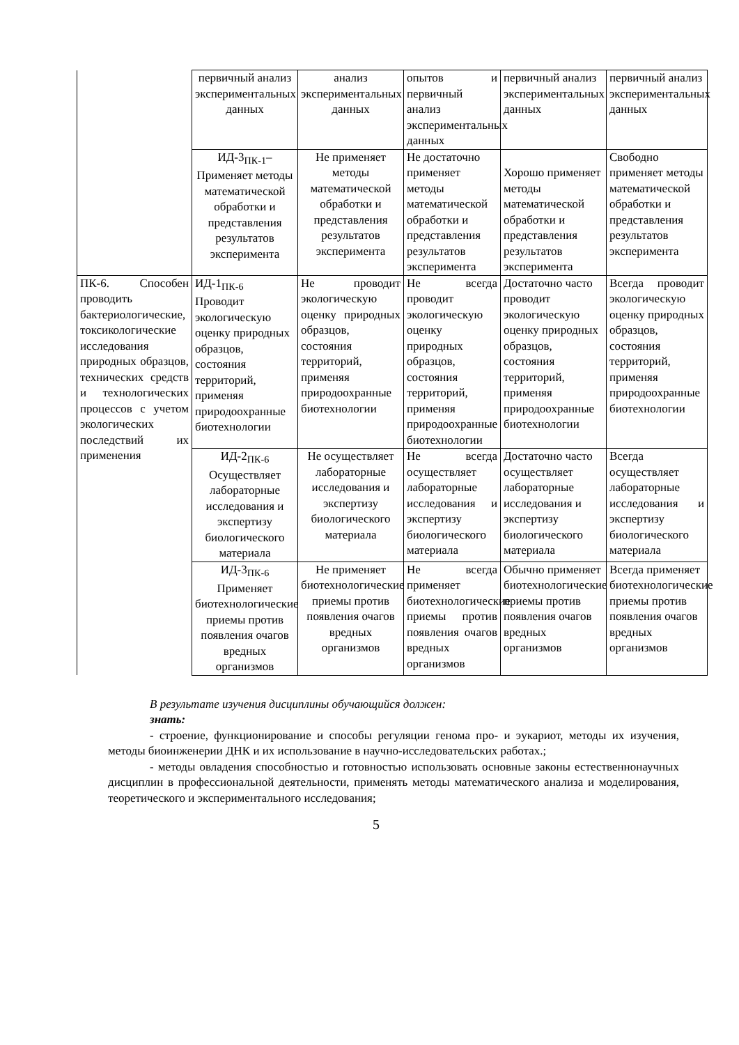| | первичный анализ экспериментальных данных | анализ экспериментальных данных | опытов и первичный анализ экспериментальных данных | первичный анализ экспериментальных данных | первичный анализ экспериментальных данных |
| | ИД-3<sub>ПК-1</sub>– Применяет методы математической обработки и представления результатов эксперимента | Не применяет методы математической обработки и представления результатов эксперимента | Не достаточно применяет методы математической обработки и представления результатов эксперимента | Хорошо применяет методы математической обработки и представления результатов эксперимента | Свободно применяет методы математической обработки и представления результатов эксперимента |
| ПК-6. Способен проводить бактериологические, токсикологические исследования природных образцов, технических средств и технологических процессов с учетом экологических последствий их применения | ИД-1<sub>ПК-6</sub> Проводит экологическую оценку природных образцов, состояния территорий, применяя природоохранные биотехнологии | Не проводит экологическую оценку природных образцов, состояния территорий, применяя природоохранные биотехнологии | Не всегда проводит экологическую оценку природных образцов, состояния территорий, применяя природоохранные биотехнологии | Достаточно часто проводит экологическую оценку природных образцов, состояния территорий, применяя природоохранные биотехнологии | Всегда проводит экологическую оценку природных образцов, состояния территорий, применяя природоохранные биотехнологии |
| | ИД-2<sub>ПК-6</sub> Осуществляет лабораторные исследования и экспертизу биологического материала | Не осуществляет лабораторные исследования и экспертизу биологического материала | Не всегда осуществляет лабораторные исследования и экспертизу биологического материала | Достаточно часто осуществляет лабораторные исследования и экспертизу биологического материала | Всегда осуществляет лабораторные исследования и экспертизу биологического материала |
| | ИД-3<sub>ПК-6</sub> Применяет биотехнологические приемы против появления очагов вредных организмов | Не применяет биотехнологические приемы против появления очагов вредных организмов | Не всегда применяет биотехнологические приемы против появления очагов вредных организмов | Обычно применяет биотехнологические приемы против появления очагов вредных организмов | Всегда применяет биотехнологические приемы против появления очагов вредных организмов |
В результате изучения дисциплины обучающийся должен:
знать:
- строение, функционирование и способы регуляции генома про- и эукариот, методы их изучения, методы биоинженерии ДНК и их использование в научно-исследовательских работах.;
- методы овладения способностью и готовностью использовать основные законы естественнонаучных дисциплин в профессиональной деятельности, применять методы математического анализа и моделирования, теоретического и экспериментального исследования;
5